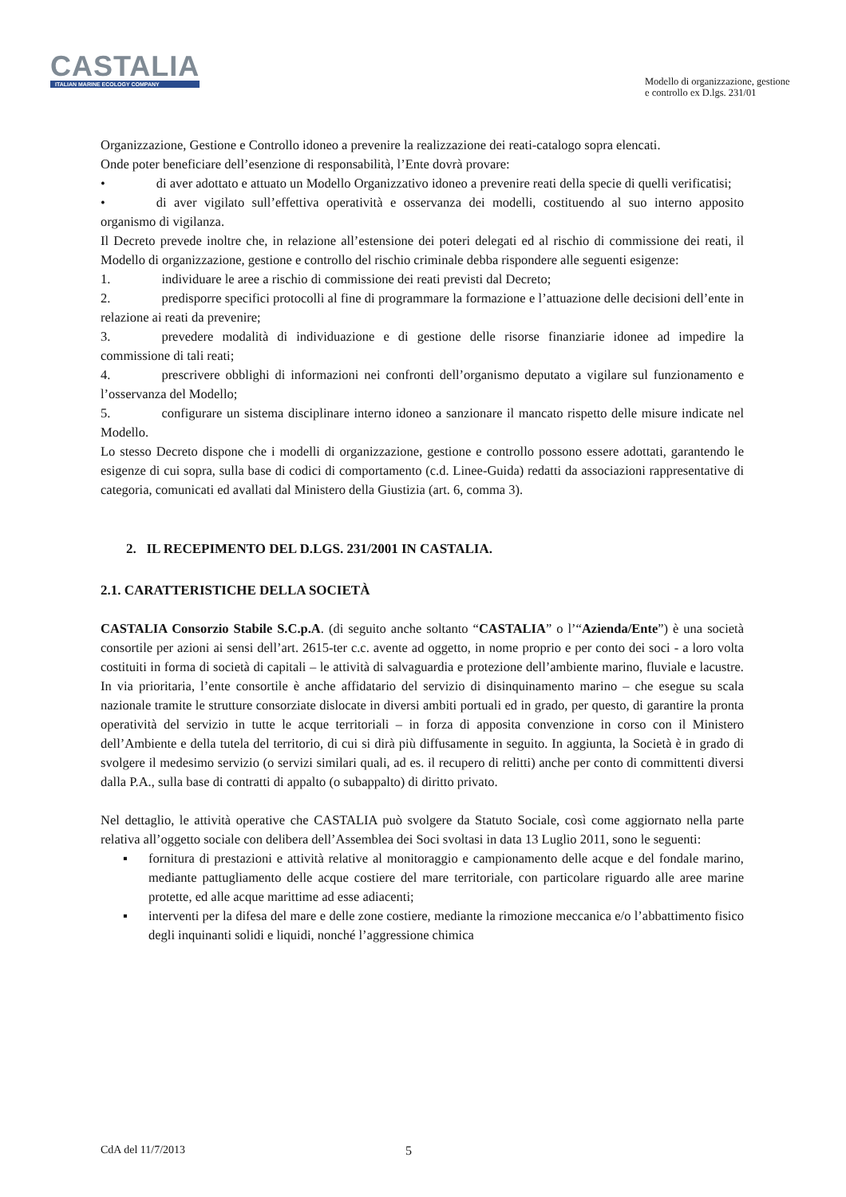CASTALIA
ITALIAN MARINE ECOLOGY COMPANY
Modello di organizzazione, gestione
e controllo ex D.lgs. 231/01
Organizzazione, Gestione e Controllo idoneo a prevenire la realizzazione dei reati-catalogo sopra elencati.
Onde poter beneficiare dell’esenzione di responsabilità, l’Ente dovrà provare:
• di aver adottato e attuato un Modello Organizzativo idoneo a prevenire reati della specie di quelli verificatisi;
• di aver vigilato sull’effettiva operatività e osservanza dei modelli, costituendo al suo interno apposito organismo di vigilanza.
Il Decreto prevede inoltre che, in relazione all’estensione dei poteri delegati ed al rischio di commissione dei reati, il Modello di organizzazione, gestione e controllo del rischio criminale debba rispondere alle seguenti esigenze:
1. individuare le aree a rischio di commissione dei reati previsti dal Decreto;
2. predisporre specifici protocolli al fine di programmare la formazione e l’attuazione delle decisioni dell’ente in relazione ai reati da prevenire;
3. prevedere modalità di individuazione e di gestione delle risorse finanziarie idonee ad impedire la commissione di tali reati;
4. prescrivere obblighi di informazioni nei confronti dell’organismo deputato a vigilare sul funzionamento e l’osservanza del Modello;
5. configurare un sistema disciplinare interno idoneo a sanzionare il mancato rispetto delle misure indicate nel Modello.
Lo stesso Decreto dispone che i modelli di organizzazione, gestione e controllo possono essere adottati, garantendo le esigenze di cui sopra, sulla base di codici di comportamento (c.d. Linee-Guida) redatti da associazioni rappresentative di categoria, comunicati ed avallati dal Ministero della Giustizia (art. 6, comma 3).
2. IL RECEPIMENTO DEL D.LGS. 231/2001 IN CASTALIA.
2.1. CARATTERISTICHE DELLA SOCIETÀ
CASTALIA Consorzio Stabile S.C.p.A. (di seguito anche soltanto “CASTALIA” o l’“Azienda/Ente”) è una società consortile per azioni ai sensi dell’art. 2615-ter c.c. avente ad oggetto, in nome proprio e per conto dei soci - a loro volta costituiti in forma di società di capitali – le attività di salvaguardia e protezione dell’ambiente marino, fluviale e lacustre. In via prioritaria, l’ente consortile è anche affidatario del servizio di disinquinamento marino – che esegue su scala nazionale tramite le strutture consorziate dislocate in diversi ambiti portuali ed in grado, per questo, di garantire la pronta operatività del servizio in tutte le acque territoriali – in forza di apposita convenzione in corso con il Ministero dell’Ambiente e della tutela del territorio, di cui si dirà più diffusamente in seguito. In aggiunta, la Società è in grado di svolgere il medesimo servizio (o servizi similari quali, ad es. il recupero di relitti) anche per conto di committenti diversi dalla P.A., sulla base di contratti di appalto (o subappalto) di diritto privato.
Nel dettaglio, le attività operative che CASTALIA può svolgere da Statuto Sociale, così come aggiornato nella parte relativa all’oggetto sociale con delibera dell’Assemblea dei Soci svoltasi in data 13 Luglio 2011, sono le seguenti:
▪ fornitura di prestazioni e attività relative al monitoraggio e campionamento delle acque e del fondale marino, mediante pattugliamento delle acque costiere del mare territoriale, con particolare riguardo alle aree marine protette, ed alle acque marittime ad esse adiacenti;
▪ interventi per la difesa del mare e delle zone costiere, mediante la rimozione meccanica e/o l’abbattimento fisico degli inquinanti solidi e liquidi, nonché l’aggressione chimica
CdA del 11/7/2013 5